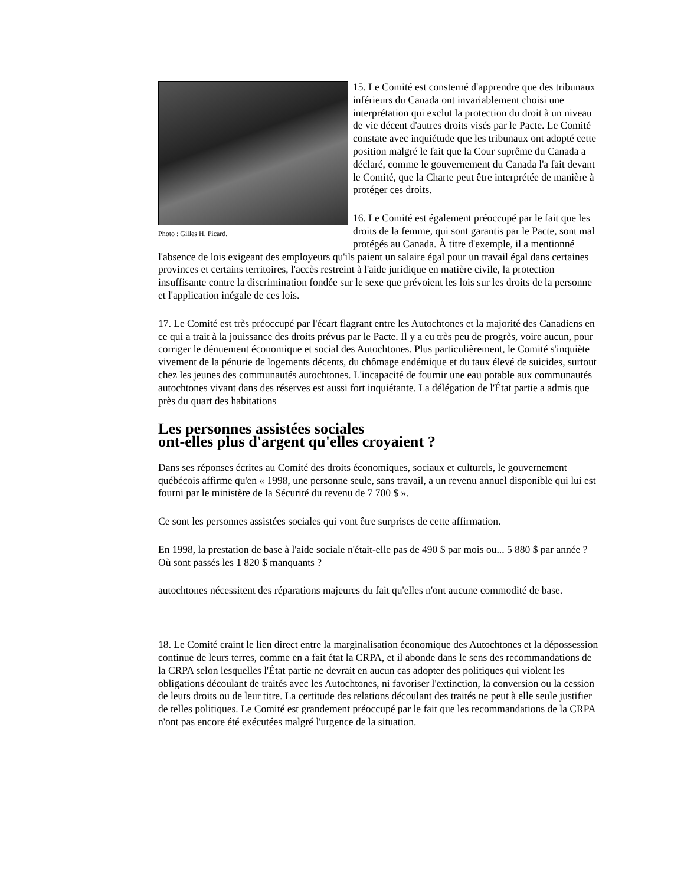Photo : Gilles H. Picard.
15. Le Comité est consterné d'apprendre que des tribunaux inférieurs du Canada ont invariablement choisi une interprétation qui exclut la protection du droit à un niveau de vie décent d'autres droits visés par le Pacte. Le Comité constate avec inquiétude que les tribunaux ont adopté cette position malgré le fait que la Cour suprême du Canada a déclaré, comme le gouvernement du Canada l'a fait devant le Comité, que la Charte peut être interprétée de manière à protéger ces droits.
16. Le Comité est également préoccupé par le fait que les droits de la femme, qui sont garantis par le Pacte, sont mal protégés au Canada. À titre d'exemple, il a mentionné l'absence de lois exigeant des employeurs qu'ils paient un salaire égal pour un travail égal dans certaines provinces et certains territoires, l'accès restreint à l'aide juridique en matière civile, la protection insuffisante contre la discrimination fondée sur le sexe que prévoient les lois sur les droits de la personne et l'application inégale de ces lois.
17. Le Comité est très préoccupé par l'écart flagrant entre les Autochtones et la majorité des Canadiens en ce qui a trait à la jouissance des droits prévus par le Pacte. Il y a eu très peu de progrès, voire aucun, pour corriger le dénuement économique et social des Autochtones. Plus particulièrement, le Comité s'inquiète vivement de la pénurie de logements décents, du chômage endémique et du taux élevé de suicides, surtout chez les jeunes des communautés autochtones. L'incapacité de fournir une eau potable aux communautés autochtones vivant dans des réserves est aussi fort inquiétante. La délégation de l'État partie a admis que près du quart des habitations
Les personnes assistées sociales ont-elles plus d'argent qu'elles croyaient ?
Dans ses réponses écrites au Comité des droits économiques, sociaux et culturels, le gouvernement québécois affirme qu'en « 1998, une personne seule, sans travail, a un revenu annuel disponible qui lui est fourni par le ministère de la Sécurité du revenu de 7 700 $ ».
Ce sont les personnes assistées sociales qui vont être surprises de cette affirmation.
En 1998, la prestation de base à l'aide sociale n'était-elle pas de 490 $ par mois ou... 5 880 $ par année ? Où sont passés les 1 820 $ manquants ?
autochtones nécessitent des réparations majeures du fait qu'elles n'ont aucune commodité de base.
18. Le Comité craint le lien direct entre la marginalisation économique des Autochtones et la dépossession continue de leurs terres, comme en a fait état la CRPA, et il abonde dans le sens des recommandations de la CRPA selon lesquelles l'État partie ne devrait en aucun cas adopter des politiques qui violent les obligations découlant de traités avec les Autochtones, ni favoriser l'extinction, la conversion ou la cession de leurs droits ou de leur titre. La certitude des relations découlant des traités ne peut à elle seule justifier de telles politiques. Le Comité est grandement préoccupé par le fait que les recommandations de la CRPA n'ont pas encore été exécutées malgré l'urgence de la situation.